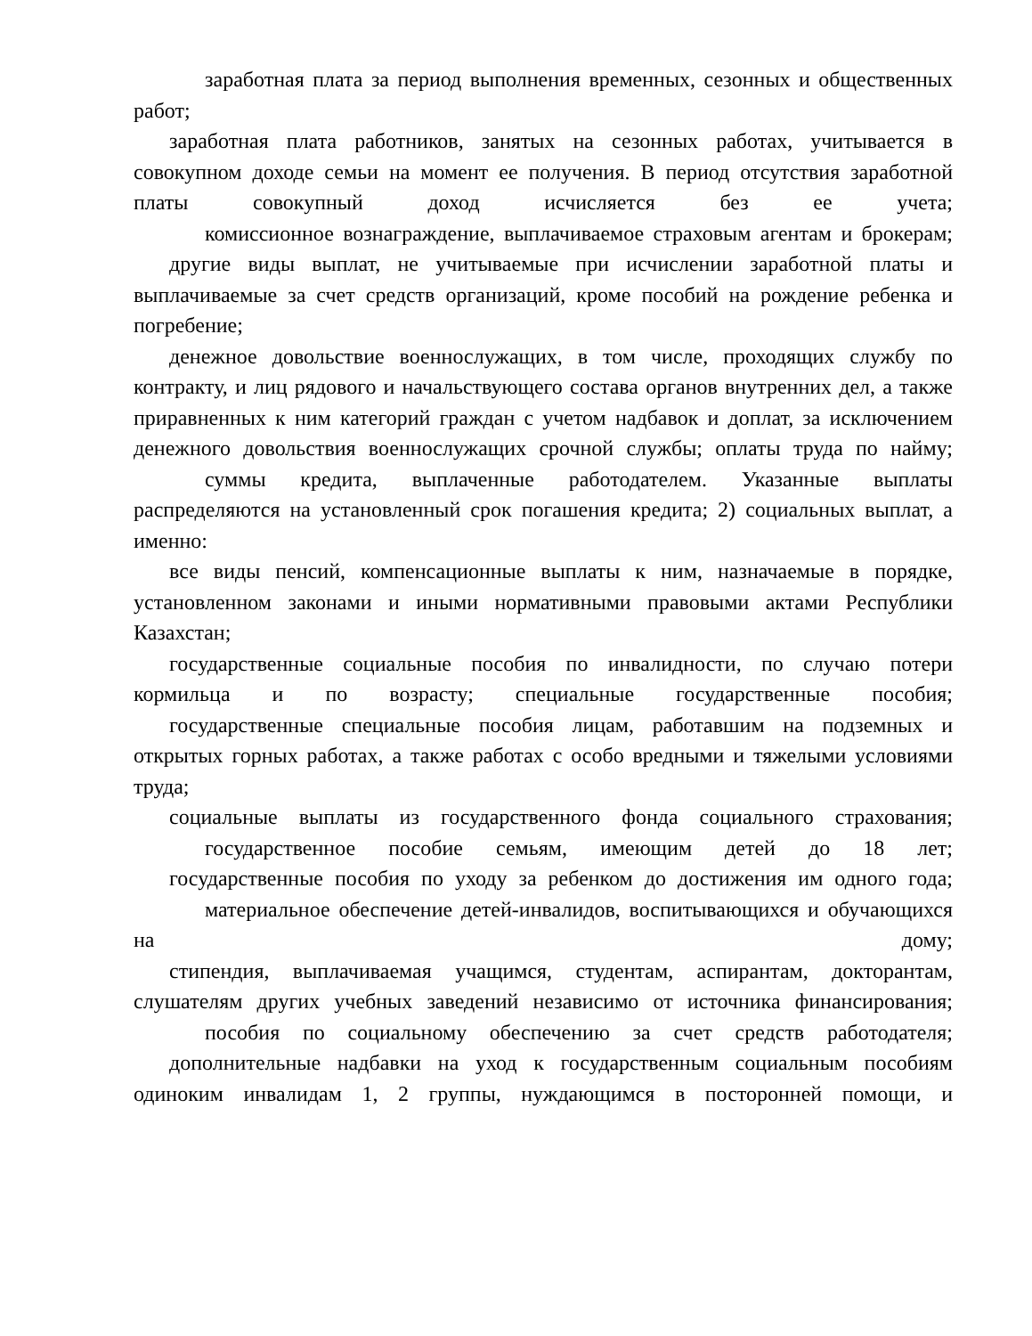заработная плата за период выполнения временных, сезонных и общественных работ;
заработная плата работников, занятых на сезонных работах, учитывается в совокупном доходе семьи на момент ее получения. В период отсутствия заработной платы совокупный доход исчисляется без ее учета;
комиссионное вознаграждение, выплачиваемое страховым агентам и брокерам;
другие виды выплат, не учитываемые при исчислении заработной платы и выплачиваемые за счет средств организаций, кроме пособий на рождение ребенка и погребение;
денежное довольствие военнослужащих, в том числе, проходящих службу по контракту, и лиц рядового и начальствующего состава органов внутренних дел, а также приравненных к ним категорий граждан с учетом надбавок и доплат, за исключением денежного довольствия военнослужащих срочной службы; оплаты труда по найму;
суммы кредита, выплаченные работодателем. Указанные выплаты распределяются на установленный срок погашения кредита; 2) социальных выплат, а именно:
все виды пенсий, компенсационные выплаты к ним, назначаемые в порядке, установленном законами и иными нормативными правовыми актами Республики Казахстан;
государственные социальные пособия по инвалидности, по случаю потери кормильца и по возрасту; специальные государственные пособия;
государственные специальные пособия лицам, работавшим на подземных и открытых горных работах, а также работах с особо вредными и тяжелыми условиями труда;
социальные выплаты из государственного фонда социального страхования;
государственное пособие семьям, имеющим детей до 18 лет;
государственные пособия по уходу за ребенком до достижения им одного года;
материальное обеспечение детей-инвалидов, воспитывающихся и обучающихся на дому;
стипендия, выплачиваемая учащимся, студентам, аспирантам, докторантам, слушателям других учебных заведений независимо от источника финансирования;
пособия по социальному обеспечению за счет средств работодателя;
дополнительные надбавки на уход к государственным социальным пособиям одиноким инвалидам 1, 2 группы, нуждающимся в посторонней помощи, и